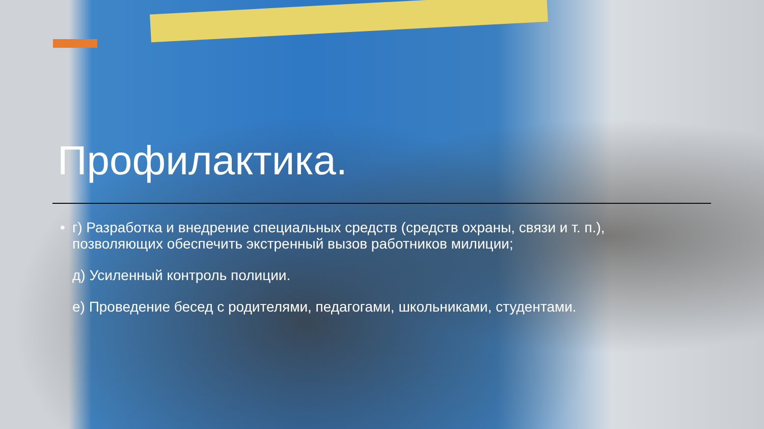Профилактика.
• г) Разработка и внедрение специальных средств (средств охраны, связи и т. п.), позволяющих обеспечить экстренный вызов работников милиции;
д) Усиленный контроль полиции.
е) Проведение бесед с родителями, педагогами, школьниками, студентами.